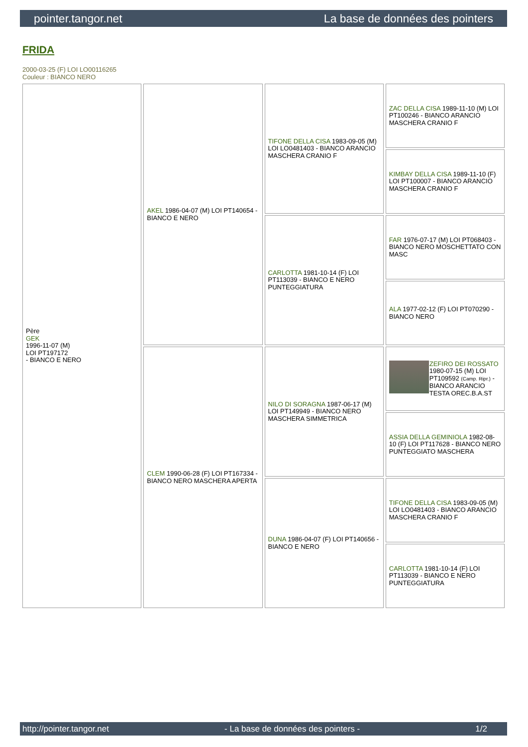pointer.tangor.net La base de données des pointers
FRIDA
2000-03-25 (F) LOI LO00116265
Couleur : BIANCO NERO
| Père GEK 1996-11-07 (M) LOI PT197172 - BIANCO E NERO | AKEL 1986-04-07 (M) LOI PT140654 - BIANCO E NERO | TIFONE DELLA CISA 1983-09-05 (M) LOI LO0481403 - BIANCO ARANCIO MASCHERA CRANIO F | ZAC DELLA CISA 1989-11-10 (M) LOI PT100246 - BIANCO ARANCIO MASCHERA CRANIO F |
| | | | KIMBAY DELLA CISA 1989-11-10 (F) LOI PT100007 - BIANCO ARANCIO MASCHERA CRANIO F |
| | | CARLOTTA 1981-10-14 (F) LOI PT113039 - BIANCO E NERO PUNTEGGIATURA | FAR 1976-07-17 (M) LOI PT068403 - BIANCO NERO MOSCHETTATO CON MASC |
| | | | ALA 1977-02-12 (F) LOI PT070290 - BIANCO NERO |
| | CLEM 1990-06-28 (F) LOI PT167334 - BIANCO NERO MASCHERA APERTA | NILO DI SORAGNA 1987-06-17 (M) LOI PT149949 - BIANCO NERO MASCHERA SIMMETRICA | ZEFIRO DEI ROSSATO 1980-07-15 (M) LOI PT109592 (Camp. Ripr.) - BIANCO ARANCIO TESTA OREC.B.A.ST |
| | | | ASSIA DELLA GEMINIOLA 1982-08-10 (F) LOI PT117628 - BIANCO NERO PUNTEGGIATO MASCHERA |
| | | DUNA 1986-04-07 (F) LOI PT140656 - BIANCO E NERO | TIFONE DELLA CISA 1983-09-05 (M) LOI LO0481403 - BIANCO ARANCIO MASCHERA CRANIO F |
| | | | CARLOTTA 1981-10-14 (F) LOI PT113039 - BIANCO E NERO PUNTEGGIATURA |
http://pointer.tangor.net - La base de données des pointers - 1/2